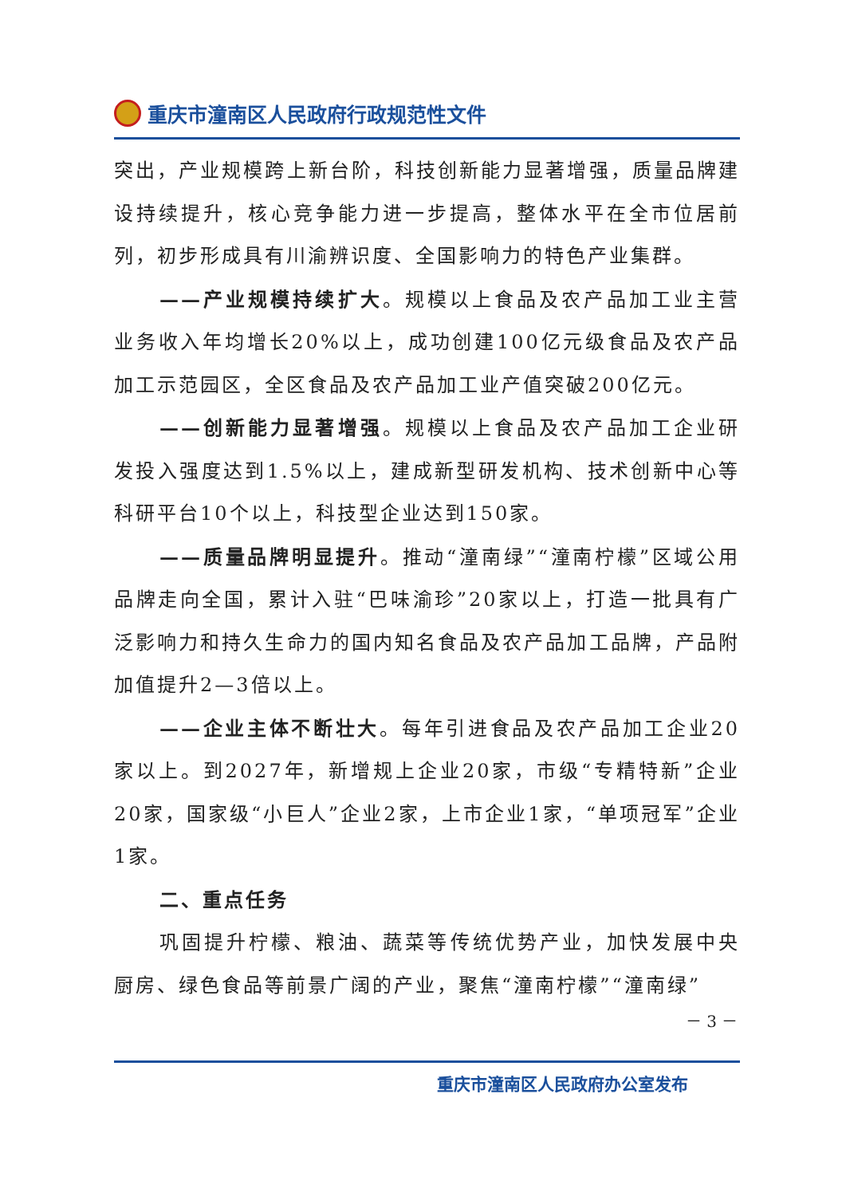重庆市潼南区人民政府行政规范性文件
突出，产业规模跨上新台阶，科技创新能力显著增强，质量品牌建设持续提升，核心竞争能力进一步提高，整体水平在全市位居前列，初步形成具有川渝辨识度、全国影响力的特色产业集群。
——产业规模持续扩大。规模以上食品及农产品加工业主营业务收入年均增长20%以上，成功创建100亿元级食品及农产品加工示范园区，全区食品及农产品加工业产值突破200亿元。
——创新能力显著增强。规模以上食品及农产品加工企业研发投入强度达到1.5%以上，建成新型研发机构、技术创新中心等科研平台10个以上，科技型企业达到150家。
——质量品牌明显提升。推动“潼南绿”“潼南柠檬”区域公用品牌走向全国，累计入驻“巴味渝珍”20家以上，打造一批具有广泛影响力和持久生命力的国内知名食品及农产品加工品牌，产品附加值提升2—3倍以上。
——企业主体不断壮大。每年引进食品及农产品加工企业20家以上。到2027年，新增规上企业20家，市级“专精特新”企业20家，国家级“小巨人”企业2家，上市企业1家，“单项冠军”企业1家。
二、重点任务
巩固提升柠檬、粮油、蔬菜等传统优势产业，加快发展中央厨房、绿色食品等前景广阔的产业，聚焦“潼南柠檬”“潼南绿”
－ 3 －
重庆市潼南区人民政府办公室发布